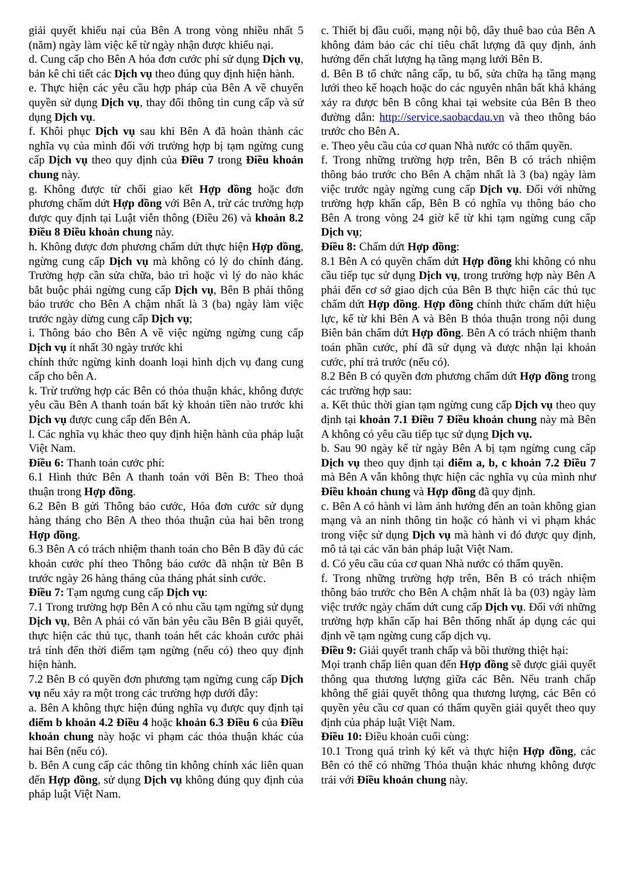giải quyết khiếu nại của Bên A trong vòng nhiều nhất 5 (năm) ngày làm việc kể từ ngày nhận được khiếu nại.
d. Cung cấp cho Bên A hóa đơn cước phí sử dụng Dịch vụ, bản kê chi tiết các Dịch vụ theo đúng quy định hiện hành.
e. Thực hiện các yêu cầu hợp pháp của Bên A về chuyển quyền sử dụng Dịch vụ, thay đổi thông tin cung cấp và sử dụng Dịch vụ.
f. Khôi phục Dịch vụ sau khi Bên A đã hoàn thành các nghĩa vụ của mình đối với trường hợp bị tạm ngừng cung cấp Dịch vụ theo quy định của Điều 7 trong Điều khoản chung này.
g. Không được từ chối giao kết Hợp đồng hoặc đơn phương chấm dứt Hợp đồng với Bên A, trừ các trường hợp được quy định tại Luật viễn thông (Điều 26) và khoản 8.2 Điều 8 Điều khoản chung này.
h. Không được đơn phương chấm dứt thực hiện Hợp đồng, ngừng cung cấp Dịch vụ mà không có lý do chính đáng. Trường hợp cần sửa chữa, bảo trì hoặc vì lý do nào khác bắt buộc phải ngừng cung cấp Dịch vụ, Bên B phải thông báo trước cho Bên A chậm nhất là 3 (ba) ngày làm việc trước ngày dừng cung cấp Dịch vụ;
i. Thông báo cho Bên A về việc ngừng ngừng cung cấp Dịch vụ ít nhất 30 ngày trước khi
chính thức ngừng kinh doanh loại hình dịch vụ đang cung cấp cho bên A.
k. Trừ trường hợp các Bên có thỏa thuận khác, không được yêu cầu Bên A thanh toán bất kỳ khoản tiền nào trước khi Dịch vụ được cung cấp đến Bên A.
l. Các nghĩa vụ khác theo quy định hiện hành của pháp luật Việt Nam.
Điều 6: Thanh toán cước phí:
6.1 Hình thức Bên A thanh toán với Bên B: Theo thoả thuận trong Hợp đồng.
6.2 Bên B gửi Thông báo cước, Hóa đơn cước sử dụng hàng tháng cho Bên A theo thỏa thuận của hai bên trong Hợp đồng.
6.3 Bên A có trách nhiệm thanh toán cho Bên B đầy đủ các khoản cước phí theo Thông báo cước đã nhận từ Bên B trước ngày 26 hàng tháng của tháng phát sinh cước.
Điều 7: Tạm ngưng cung cấp Dịch vụ:
7.1 Trong trường hợp Bên A có nhu cầu tạm ngừng sử dụng Dịch vụ, Bên A phải có văn bản yêu cầu Bên B giải quyết, thực hiện các thủ tục, thanh toán hết các khoản cước phải trả tính đến thời điểm tạm ngừng (nếu có) theo quy định hiện hành.
7.2 Bên B có quyền đơn phương tạm ngừng cung cấp Dịch vụ nếu xảy ra một trong các trường hợp dưới đây:
a. Bên A không thực hiện đúng nghĩa vụ được quy định tại điểm b khoản 4.2 Điều 4 hoặc khoản 6.3 Điều 6 của Điều khoản chung này hoặc vi phạm các thỏa thuận khác của hai Bên (nếu có).
b. Bên A cung cấp các thông tin không chính xác liên quan đến Hợp đồng, sử dụng Dịch vụ không đúng quy định của pháp luật Việt Nam.
c. Thiết bị đầu cuối, mạng nội bộ, dây thuê bao của Bên A không đảm bảo các chỉ tiêu chất lượng đã quy định, ảnh hưởng đến chất lượng hạ tầng mạng lưới Bên B.
d. Bên B tổ chức nâng cấp, tu bổ, sửa chữa hạ tầng mạng lưới theo kế hoạch hoặc do các nguyên nhân bất khả kháng xảy ra được bên B công khai tại website của Bên B theo đường dẫn: http://service.saobacdau.vn và theo thông báo trước cho Bên A.
e. Theo yêu cầu của cơ quan Nhà nước có thẩm quyền.
f. Trong những trường hợp trên, Bên B có trách nhiệm thông báo trước cho Bên A chậm nhất là 3 (ba) ngày làm việc trước ngày ngừng cung cấp Dịch vụ. Đối với những trường hợp khẩn cấp, Bên B có nghĩa vụ thông báo cho Bên A trong vòng 24 giờ kể từ khi tạm ngừng cung cấp Dịch vụ;
Điều 8: Chấm dứt Hợp đồng:
8.1 Bên A có quyền chấm dứt Hợp đồng khi không có nhu cầu tiếp tục sử dụng Dịch vụ, trong trường hợp này Bên A phải đến cơ sở giao dịch của Bên B thực hiện các thủ tục chấm dứt Hợp đồng. Hợp đồng chính thức chấm dứt hiệu lực, kể từ khi Bên A và Bên B thỏa thuận trong nội dung Biên bản chấm dứt Hợp đồng. Bên A có trách nhiệm thanh toán phần cước, phí đã sử dụng và được nhận lại khoản cước, phí trả trước (nếu có).
8.2 Bên B có quyền đơn phương chấm dứt Hợp đồng trong các trường hợp sau:
a. Kết thúc thời gian tạm ngừng cung cấp Dịch vụ theo quy định tại khoản 7.1 Điều 7 Điều khoản chung này mà Bên A không có yêu cầu tiếp tục sử dụng Dịch vụ.
b. Sau 90 ngày kể từ ngày Bên A bị tạm ngừng cung cấp Dịch vụ theo quy định tại điểm a, b, c khoản 7.2 Điều 7 mà Bên A vẫn không thực hiện các nghĩa vụ của mình như Điều khoản chung và Hợp đồng đã quy định.
c. Bên A có hành vi làm ảnh hưởng đến an toàn không gian mạng và an ninh thông tin hoặc có hành vi vi phạm khác trong việc sử dụng Dịch vụ mà hành vi đó được quy định, mô tả tại các văn bản pháp luật Việt Nam.
d. Có yêu cầu của cơ quan Nhà nước có thẩm quyền.
f. Trong những trường hợp trên, Bên B có trách nhiệm thông báo trước cho Bên A chậm nhất là ba (03) ngày làm việc trước ngày chấm dứt cung cấp Dịch vụ. Đối với những trường hợp khẩn cấp hai Bên thống nhất áp dụng các qui định về tạm ngừng cung cấp dịch vụ.
Điều 9: Giải quyết tranh chấp và bồi thường thiệt hại:
Mọi tranh chấp liên quan đến Hợp đồng sẽ được giải quyết thông qua thương lượng giữa các Bên. Nếu tranh chấp không thể giải quyết thông qua thương lượng, các Bên có quyền yêu cầu cơ quan có thẩm quyền giải quyết theo quy định của pháp luật Việt Nam.
Điều 10: Điều khoản cuối cùng:
10.1 Trong quá trình ký kết và thực hiện Hợp đồng, các Bên có thể có những Thỏa thuận khác nhưng không được trái với Điều khoản chung này.